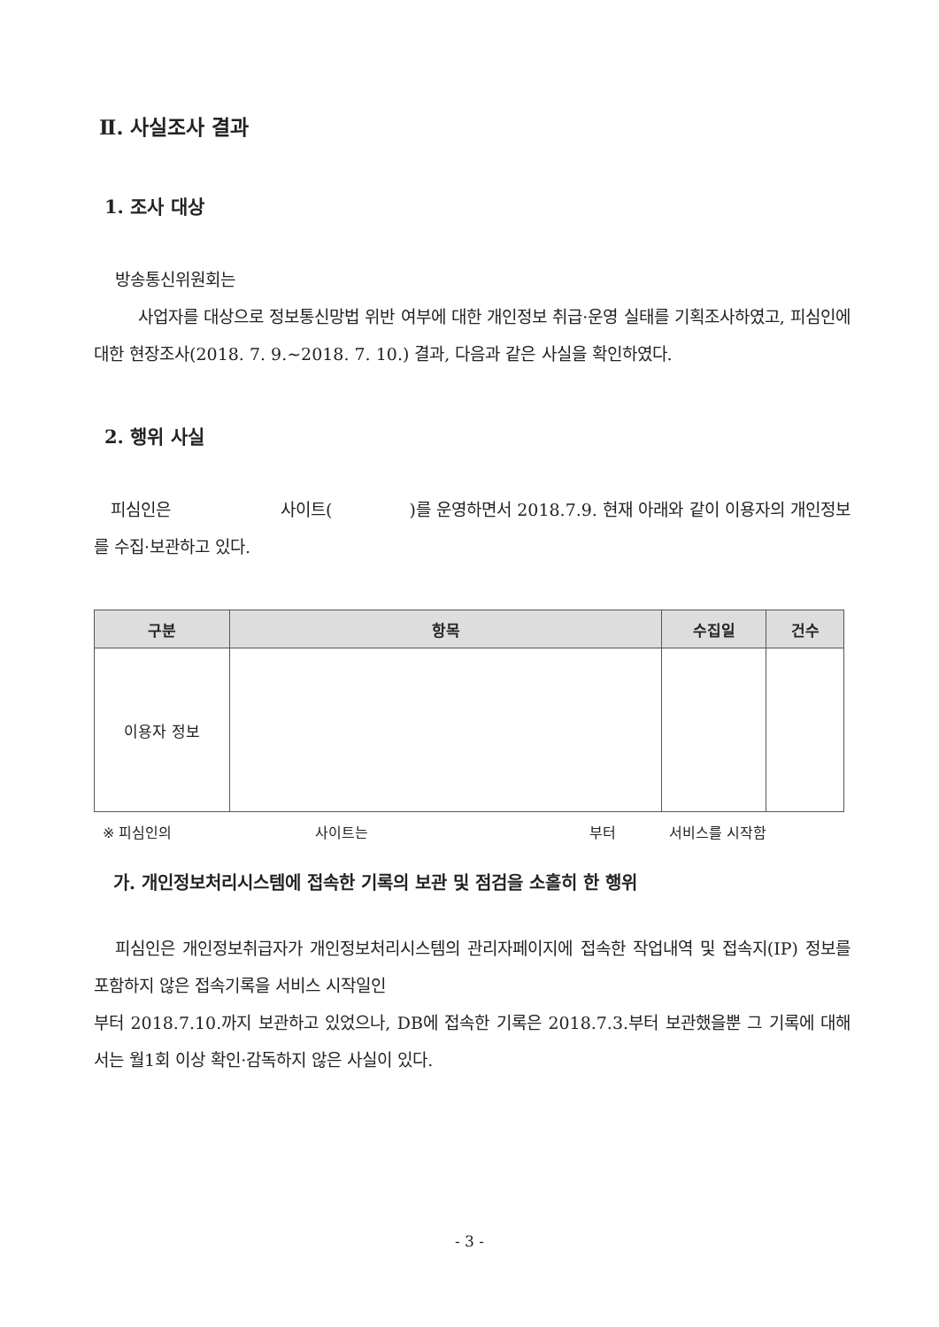Ⅱ. 사실조사 결과
1. 조사 대상
방송통신위원회는
사업자를 대상으로 정보통신망법 위반 여부에 대한 개인정보 취급·운영 실태를 기획조사하였고, 피심인에 대한 현장조사(2018. 7. 9.~2018. 7. 10.) 결과, 다음과 같은 사실을 확인하였다.
2. 행위 사실
피심인은 사이트( )를 운영하면서 2018.7.9. 현재 아래와 같이 이용자의 개인정보를 수집·보관하고 있다.
| 구분 | 항목 | 수집일 | 건수 |
| --- | --- | --- | --- |
| 이용자 정보 | | | |
※ 피심인의 사이트는 부터 서비스를 시작함
가. 개인정보처리시스템에 접속한 기록의 보관 및 점검을 소홀히 한 행위
피심인은 개인정보취급자가 개인정보처리시스템의 관리자페이지에 접속한 작업내역 및 접속지(IP) 정보를 포함하지 않은 접속기록을 서비스 시작일인
부터 2018.7.10.까지 보관하고 있었으나, DB에 접속한 기록은 2018.7.3.부터 보관했을뿐 그 기록에 대해서는 월1회 이상 확인·감독하지 않은 사실이 있다.
- 3 -